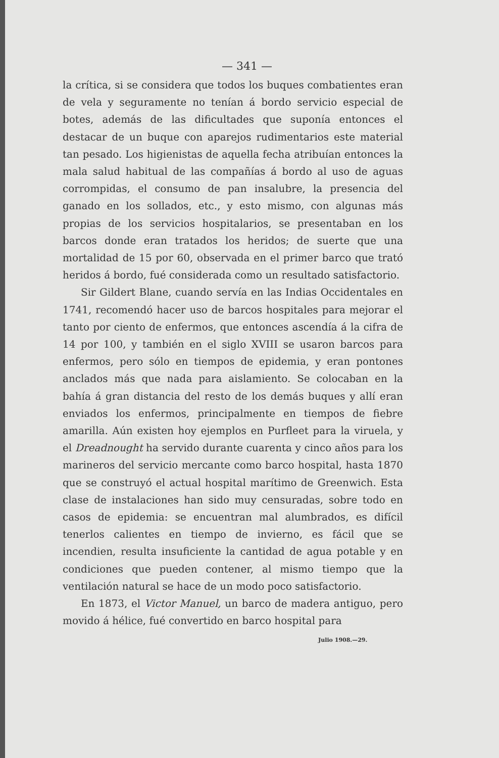— 341 —
la crítica, si se considera que todos los buques combatientes eran de vela y seguramente no tenían á bordo servicio especial de botes, además de las dificultades que suponía entonces el destacar de un buque con aparejos rudimentarios este material tan pesado. Los higienistas de aquella fecha atribuían entonces la mala salud habitual de las compañías á bordo al uso de aguas corrompidas, el consumo de pan insalubre, la presencia del ganado en los sollados, etc., y esto mismo, con algunas más propias de los servicios hospitalarios, se presentaban en los barcos donde eran tratados los heridos; de suerte que una mortalidad de 15 por 60, observada en el primer barco que trató heridos á bordo, fué considerada como un resultado satisfactorio.
Sir Gildert Blane, cuando servía en las Indias Occidentales en 1741, recomendó hacer uso de barcos hospitales para mejorar el tanto por ciento de enfermos, que entonces ascendía á la cifra de 14 por 100, y también en el siglo XVIII se usaron barcos para enfermos, pero sólo en tiempos de epidemia, y eran pontones anclados más que nada para aislamiento. Se colocaban en la bahía á gran distancia del resto de los demás buques y allí eran enviados los enfermos, principalmente en tiempos de fiebre amarilla. Aún existen hoy ejemplos en Purfleet para la viruela, y el Dreadnought ha servido durante cuarenta y cinco años para los marineros del servicio mercante como barco hospital, hasta 1870 que se construyó el actual hospital marítimo de Greenwich. Esta clase de instalaciones han sido muy censuradas, sobre todo en casos de epidemia: se encuentran mal alumbrados, es difícil tenerlos calientes en tiempo de invierno, es fácil que se incendien, resulta insuficiente la cantidad de agua potable y en condiciones que pueden contener, al mismo tiempo que la ventilación natural se hace de un modo poco satisfactorio.
En 1873, el Victor Manuel, un barco de madera antiguo, pero movido á hélice, fué convertido en barco hospital para
Julio 1908.—29.